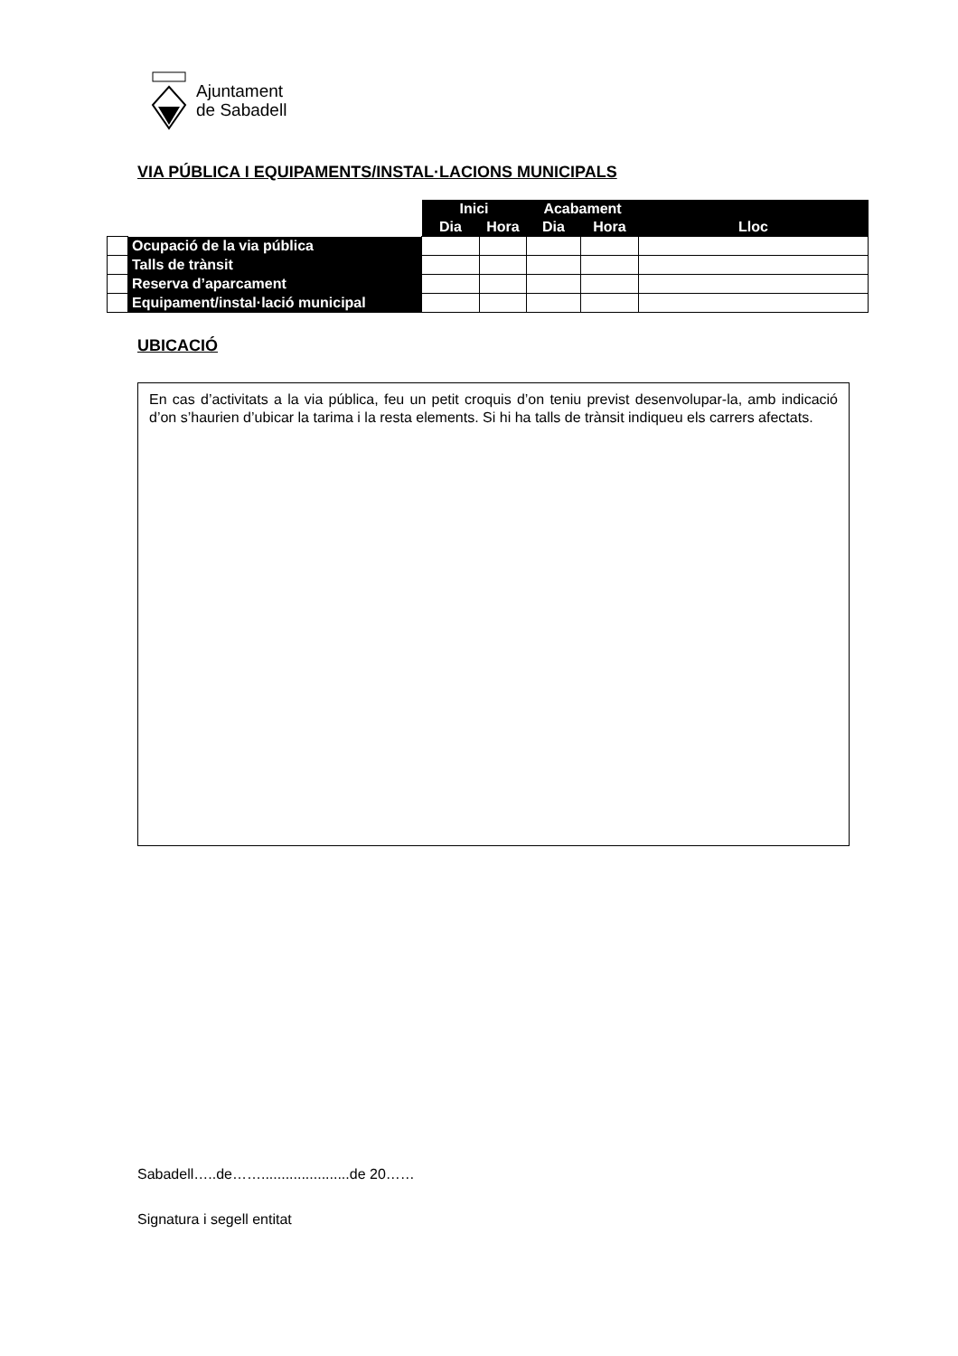Ajuntament
de Sabadell
VIA PÚBLICA I EQUIPAMENTS/INSTAL·LACIONS MUNICIPALS
| | | Inici | | Acabament | | |
| | | Dia | Hora | Dia | Hora | Lloc |
| | Ocupació de la via pública | | | | | |
| | Talls de trànsit | | | | | |
| | Reserva d’aparcament | | | | | |
| | Equipament/instal·lació municipal | | | | | |
UBICACIÓ
En cas d’activitats a la via pública, feu un petit croquis d’on teniu previst desenvolupar-la, amb indicació d’on s’haurien d’ubicar la tarima i la resta elements. Si hi ha talls de trànsit indiqueu els carrers afectats.
Sabadell…..de……......................de 20……
Signatura i segell entitat